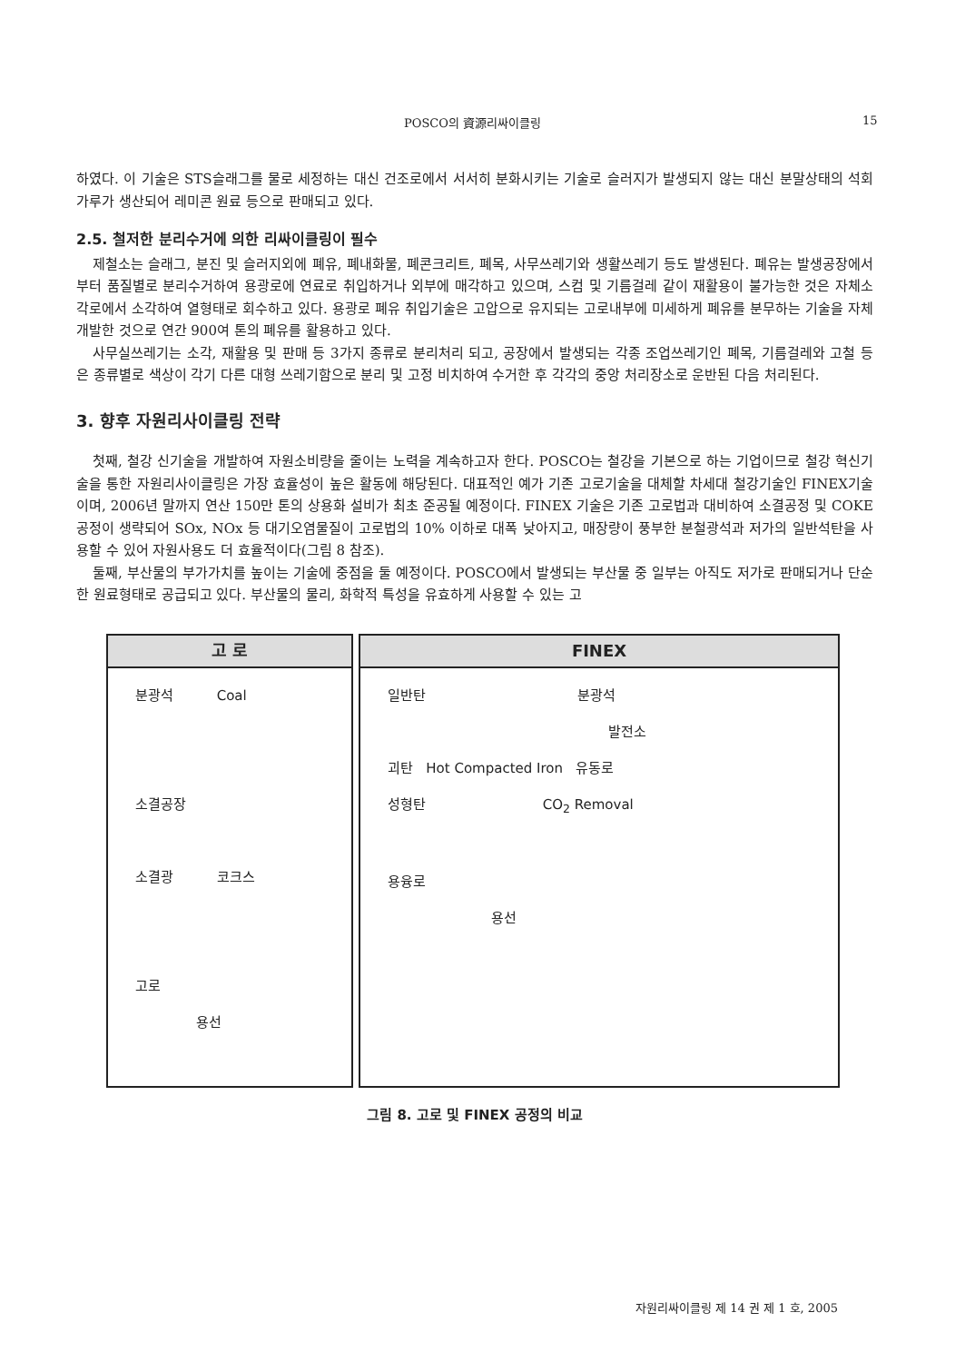POSCO의 資源리싸이클링 15
하였다. 이 기술은 STS슬래그를 물로 세정하는 대신 건조로에서 서서히 분화시키는 기술로 슬러지가 발생되지 않는 대신 분말상태의 석회가루가 생산되어 레미콘 원료 등으로 판매되고 있다.
2.5. 철저한 분리수거에 의한 리싸이클링이 필수
제철소는 슬래그, 분진 및 슬러지외에 폐유, 폐내화물, 폐콘크리트, 폐목, 사무쓰레기와 생활쓰레기 등도 발생된다. 폐유는 발생공장에서부터 품질별로 분리수거하여 용광로에 연료로 취입하거나 외부에 매각하고 있으며, 스컴 및 기름걸레 같이 재활용이 불가능한 것은 자체소각로에서 소각하여 열형태로 회수하고 있다. 용광로 폐유 취입기술은 고압으로 유지되는 고로내부에 미세하게 폐유를 분무하는 기술을 자체 개발한 것으로 연간 900여 톤의 폐유를 활용하고 있다.
사무실쓰레기는 소각, 재활용 및 판매 등 3가지 종류로 분리처리 되고, 공장에서 발생되는 각종 조업쓰레기인 폐목, 기름걸레와 고철 등은 종류별로 색상이 각기 다른 대형 쓰레기함으로 분리 및 고정 비치하여 수거한 후 각각의 중앙 처리장소로 운반된 다음 처리된다.
3. 향후 자원리사이클링 전략
첫째, 철강 신기술을 개발하여 자원소비량을 줄이는 노력을 계속하고자 한다. POSCO는 철강을 기본으로 하는 기업이므로 철강 혁신기술을 통한 자원리사이클링은 가장 효율성이 높은 활동에 해당된다. 대표적인 예가 기존 고로기술을 대체할 차세대 철강기술인 FINEX기술이며, 2006년 말까지 연산 150만 톤의 상용화 설비가 최초 준공될 예정이다. FINEX 기술은 기존 고로법과 대비하여 소결공정 및 COKE공정이 생략되어 SOx, NOx 등 대기오염물질이 고로법의 10% 이하로 대폭 낮아지고, 매장량이 풍부한 분철광석과 저가의 일반석탄을 사용할 수 있어 자원사용도 더 효율적이다(그림 8 참조).
둘째, 부산물의 부가가치를 높이는 기술에 중점을 둘 예정이다. POSCO에서 발생되는 부산물 중 일부는 아직도 저가로 판매되거나 단순한 원료형태로 공급되고 있다. 부산물의 물리, 화학적 특성을 유효하게 사용할 수 있는 고
고 로
분광석 Coal
소결공장
소결광 코크스
고로
용선
FINEX
일반탄 분광석
발전소
괴탄 Hot Compacted Iron 유동로
성형탄 CO<sub>2</sub> Removal
용융로
용선
그림 8. 고로 및 FINEX 공정의 비교
자원리싸이클링 제 14 권 제 1 호, 2005